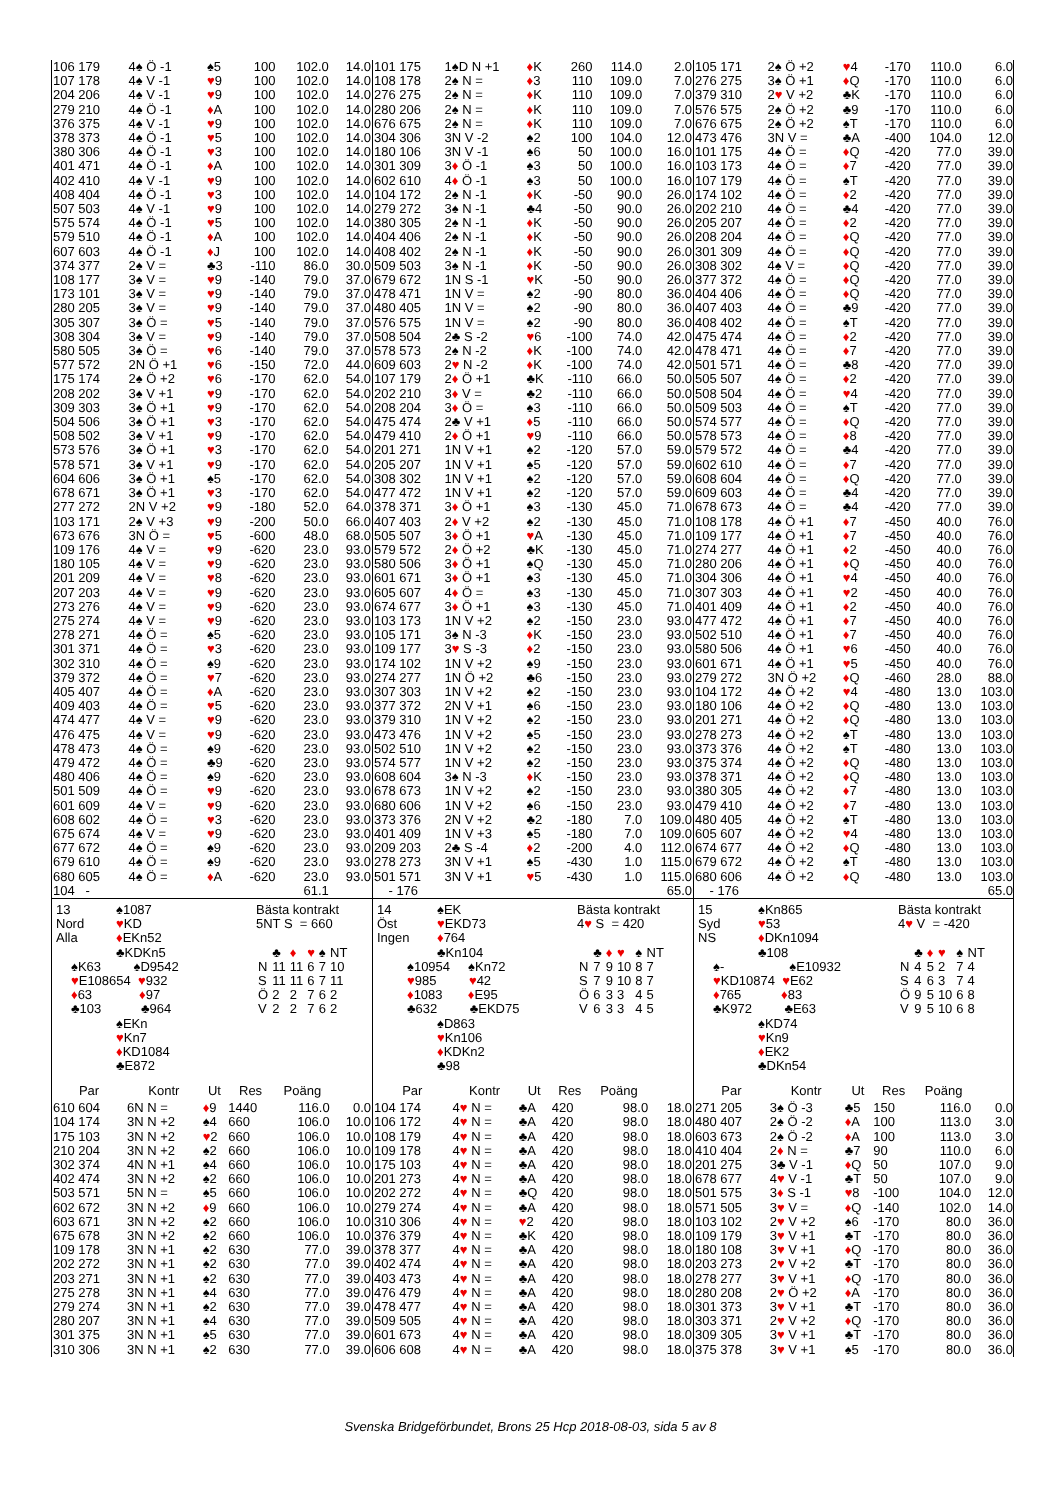| 106 179 | 4♠ Ö -1 | ♠5 | 100 | 102.0 | 14.0 |
| 107 178 | 4♠ V -1 | ♥ 9 | 100 | 102.0 | 14.0 |
| 204 206 | 4♠ V -1 | ♥ 9 | 100 | 102.0 | 14.0 |
| 279 210 | 4♠ Ö -1 | ♦ A | 100 | 102.0 | 14.0 |
| 376 375 | 4♠ V -1 | ♥ 9 | 100 | 102.0 | 14.0 |
| 378 373 | 4♠ Ö -1 | ♥ 5 | 100 | 102.0 | 14.0 |
| 380 306 | 4♠ Ö -1 | ♥ 3 | 100 | 102.0 | 14.0 |
| 401 471 | 4♠ Ö -1 | ♦ A | 100 | 102.0 | 14.0 |
| 402 410 | 4♠ V -1 | ♥ 9 | 100 | 102.0 | 14.0 |
| 408 404 | 4♠ Ö -1 | ♥ 3 | 100 | 102.0 | 14.0 |
| 507 503 | 4♠ V -1 | ♥ 9 | 100 | 102.0 | 14.0 |
| 575 574 | 4♠ Ö -1 | ♥ 5 | 100 | 102.0 | 14.0 |
| 579 510 | 4♠ Ö -1 | ♦ A | 100 | 102.0 | 14.0 |
| 607 603 | 4♠ Ö -1 | ♦ J | 100 | 102.0 | 14.0 |
| 374 377 | 2♠ V = | ♣3 | -110 | 86.0 | 30.0 |
| 108 177 | 3♠ V = | ♥ 9 | -140 | 79.0 | 37.0 |
| 173 101 | 3♠ V = | ♥ 9 | -140 | 79.0 | 37.0 |
| 280 205 | 3♠ V = | ♥ 9 | -140 | 79.0 | 37.0 |
| 305 307 | 3♠ Ö = | ♥ 5 | -140 | 79.0 | 37.0 |
| 308 304 | 3♠ V = | ♥ 9 | -140 | 79.0 | 37.0 |
| 580 505 | 3♠ Ö = | ♥ 6 | -140 | 79.0 | 37.0 |
| 577 572 | 2N Ö +1 | ♥ 6 | -150 | 72.0 | 44.0 |
| 175 174 | 2♠ Ö +2 | ♥ 6 | -170 | 62.0 | 54.0 |
| 208 202 | 3♠ V +1 | ♥ 9 | -170 | 62.0 | 54.0 |
| 309 303 | 3♠ Ö +1 | ♥ 9 | -170 | 62.0 | 54.0 |
| 504 506 | 3♠ Ö +1 | ♥ 3 | -170 | 62.0 | 54.0 |
| 508 502 | 3♠ V +1 | ♥ 9 | -170 | 62.0 | 54.0 |
| 573 576 | 3♠ Ö +1 | ♥ 3 | -170 | 62.0 | 54.0 |
| 578 571 | 3♠ V +1 | ♥ 9 | -170 | 62.0 | 54.0 |
| 604 606 | 3♠ Ö +1 | ♠5 | -170 | 62.0 | 54.0 |
| 678 671 | 3♠ Ö +1 | ♥ 3 | -170 | 62.0 | 54.0 |
| 277 272 | 2N V +2 | ♥ 9 | -180 | 52.0 | 64.0 |
| 103 171 | 2♠ V +3 | ♥ 9 | -200 | 50.0 | 66.0 |
| 673 676 | 3N Ö = | ♥ 5 | -600 | 48.0 | 68.0 |
| 109 176 | 4♠ V = | ♥ 9 | -620 | 23.0 | 93.0 |
| 180 105 | 4♠ V = | ♥ 9 | -620 | 23.0 | 93.0 |
| 201 209 | 4♠ V = | ♥ 8 | -620 | 23.0 | 93.0 |
| 207 203 | 4♠ V = | ♥ 9 | -620 | 23.0 | 93.0 |
| 273 276 | 4♠ V = | ♥ 9 | -620 | 23.0 | 93.0 |
| 275 274 | 4♠ V = | ♥ 9 | -620 | 23.0 | 93.0 |
| 278 271 | 4♠ Ö = | ♠5 | -620 | 23.0 | 93.0 |
| 301 371 | 4♠ Ö = | ♥ 3 | -620 | 23.0 | 93.0 |
| 302 310 | 4♠ Ö = | ♠9 | -620 | 23.0 | 93.0 |
| 379 372 | 4♠ Ö = | ♥ 7 | -620 | 23.0 | 93.0 |
| 405 407 | 4♠ Ö = | ♦ A | -620 | 23.0 | 93.0 |
| 409 403 | 4♠ Ö = | ♥ 5 | -620 | 23.0 | 93.0 |
| 474 477 | 4♠ V = | ♥ 9 | -620 | 23.0 | 93.0 |
| 476 475 | 4♠ V = | ♥ 9 | -620 | 23.0 | 93.0 |
| 478 473 | 4♠ Ö = | ♠9 | -620 | 23.0 | 93.0 |
| 479 472 | 4♠ Ö = | ♣9 | -620 | 23.0 | 93.0 |
| 480 406 | 4♠ Ö = | ♠9 | -620 | 23.0 | 93.0 |
| 501 509 | 4♠ Ö = | ♥ 9 | -620 | 23.0 | 93.0 |
| 601 609 | 4♠ V = | ♥ 9 | -620 | 23.0 | 93.0 |
| 608 602 | 4♠ Ö = | ♥ 3 | -620 | 23.0 | 93.0 |
| 675 674 | 4♠ V = | ♥ 9 | -620 | 23.0 | 93.0 |
| 677 672 | 4♠ Ö = | ♠9 | -620 | 23.0 | 93.0 |
| 679 610 | 4♠ Ö = | ♠9 | -620 | 23.0 | 93.0 |
| 680 605 | 4♠ Ö = | ♦ A | -620 | 23.0 | 93.0 |
| 104 - | | | | 61.1 | |
| 101 175 | 1♠D N +1 | ♦ K | 260 | 114.0 | 2.0 |
| 108 178 | 2♠ N = | ♦ 3 | 110 | 109.0 | 7.0 |
| 276 275 | 2♠ N = | ♦ K | 110 | 109.0 | 7.0 |
| 280 206 | 2♠ N = | ♦ K | 110 | 109.0 | 7.0 |
| 676 675 | 2♠ N = | ♦ K | 110 | 109.0 | 7.0 |
| 304 306 | 3N V -2 | ♠2 | 100 | 104.0 | 12.0 |
| 180 106 | 3N V -1 | ♠6 | 50 | 100.0 | 16.0 |
| 301 309 | 3 ♦ Ö -1 | ♠3 | 50 | 100.0 | 16.0 |
| 602 610 | 4 ♦ Ö -1 | ♠3 | 50 | 100.0 | 16.0 |
| 104 172 | 2♠ N -1 | ♦ K | -50 | 90.0 | 26.0 |
| 279 272 | 3♠ N -1 | ♣4 | -50 | 90.0 | 26.0 |
| 380 305 | 2♠ N -1 | ♦ K | -50 | 90.0 | 26.0 |
| 404 406 | 2♠ N -1 | ♦ K | -50 | 90.0 | 26.0 |
| 408 402 | 2♠ N -1 | ♦ K | -50 | 90.0 | 26.0 |
| 509 503 | 3♠ N -1 | ♦ K | -50 | 90.0 | 26.0 |
| 679 672 | 1N S -1 | ♥ K | -50 | 90.0 | 26.0 |
| 478 471 | 1N V = | ♠2 | -90 | 80.0 | 36.0 |
| 480 405 | 1N V = | ♠2 | -90 | 80.0 | 36.0 |
| 576 575 | 1N V = | ♠2 | -90 | 80.0 | 36.0 |
| 508 504 | 2♣ S -2 | ♥ 6 | -100 | 74.0 | 42.0 |
| 578 573 | 2♠ N -2 | ♦ K | -100 | 74.0 | 42.0 |
| 609 603 | 2 ♥ N -2 | ♦ K | -100 | 74.0 | 42.0 |
| 107 179 | 2 ♦ Ö +1 | ♣K | -110 | 66.0 | 50.0 |
| 202 210 | 3 ♦ V = | ♣2 | -110 | 66.0 | 50.0 |
| 208 204 | 3 ♦ Ö = | ♠3 | -110 | 66.0 | 50.0 |
| 475 474 | 2♣ V +1 | ♦ 5 | -110 | 66.0 | 50.0 |
| 479 410 | 2 ♦ Ö +1 | ♥ 9 | -110 | 66.0 | 50.0 |
| 201 271 | 1N V +1 | ♠2 | -120 | 57.0 | 59.0 |
| 205 207 | 1N V +1 | ♠5 | -120 | 57.0 | 59.0 |
| 308 302 | 1N V +1 | ♠2 | -120 | 57.0 | 59.0 |
| 477 472 | 1N V +1 | ♠2 | -120 | 57.0 | 59.0 |
| 378 371 | 3 ♦ Ö +1 | ♠3 | -130 | 45.0 | 71.0 |
| 407 403 | 2 ♦ V +2 | ♠2 | -130 | 45.0 | 71.0 |
| 505 507 | 3 ♦ Ö +1 | ♥ A | -130 | 45.0 | 71.0 |
| 579 572 | 2 ♦ Ö +2 | ♣K | -130 | 45.0 | 71.0 |
| 580 506 | 3 ♦ Ö +1 | ♠Q | -130 | 45.0 | 71.0 |
| 601 671 | 3 ♦ Ö +1 | ♠3 | -130 | 45.0 | 71.0 |
| 605 607 | 4 ♦ Ö = | ♠3 | -130 | 45.0 | 71.0 |
| 674 677 | 3 ♦ Ö +1 | ♠3 | -130 | 45.0 | 71.0 |
| 103 173 | 1N V +2 | ♠2 | -150 | 23.0 | 93.0 |
| 105 171 | 3♠ N -3 | ♦ K | -150 | 23.0 | 93.0 |
| 109 177 | 3 ♥ S -3 | ♦ 2 | -150 | 23.0 | 93.0 |
| 174 102 | 1N V +2 | ♠9 | -150 | 23.0 | 93.0 |
| 274 277 | 1N Ö +2 | ♣6 | -150 | 23.0 | 93.0 |
| 307 303 | 1N V +2 | ♠2 | -150 | 23.0 | 93.0 |
| 377 372 | 2N V +1 | ♠6 | -150 | 23.0 | 93.0 |
| 379 310 | 1N V +2 | ♠2 | -150 | 23.0 | 93.0 |
| 473 476 | 1N V +2 | ♠5 | -150 | 23.0 | 93.0 |
| 502 510 | 1N V +2 | ♠2 | -150 | 23.0 | 93.0 |
| 574 577 | 1N V +2 | ♠2 | -150 | 23.0 | 93.0 |
| 608 604 | 3♠ N -3 | ♦ K | -150 | 23.0 | 93.0 |
| 678 673 | 1N V +2 | ♠2 | -150 | 23.0 | 93.0 |
| 680 606 | 1N V +2 | ♠6 | -150 | 23.0 | 93.0 |
| 373 376 | 2N V +2 | ♣2 | -180 | 7.0 | 109.0 |
| 401 409 | 1N V +3 | ♠5 | -180 | 7.0 | 109.0 |
| 209 203 | 2♣ S -4 | ♦ 2 | -200 | 4.0 | 112.0 |
| 278 273 | 3N V +1 | ♠5 | -430 | 1.0 | 115.0 |
| 501 571 | 3N V +1 | ♥ 5 | -430 | 1.0 | 115.0 |
| - 176 | | | | | 65.0 |
| 105 171 | 2♠ Ö +2 | ♥ 4 | -170 | 110.0 | 6.0 |
| 276 275 | 3♠ Ö +1 | ♦ Q | -170 | 110.0 | 6.0 |
| 379 310 | 2 ♥ V +2 | ♣K | -170 | 110.0 | 6.0 |
| 576 575 | 2♠ Ö +2 | ♣9 | -170 | 110.0 | 6.0 |
| 676 675 | 2♠ Ö +2 | ♠T | -170 | 110.0 | 6.0 |
| 473 476 | 3N V = | ♣A | -400 | 104.0 | 12.0 |
| 101 175 | 4♠ Ö = | ♦ Q | -420 | 77.0 | 39.0 |
| 103 173 | 4♠ Ö = | ♦ 7 | -420 | 77.0 | 39.0 |
| 107 179 | 4♠ Ö = | ♠T | -420 | 77.0 | 39.0 |
| 174 102 | 4♠ Ö = | ♦ 2 | -420 | 77.0 | 39.0 |
| 202 210 | 4♠ Ö = | ♣4 | -420 | 77.0 | 39.0 |
| 205 207 | 4♠ Ö = | ♦ 2 | -420 | 77.0 | 39.0 |
| 208 204 | 4♠ Ö = | ♦ Q | -420 | 77.0 | 39.0 |
| 301 309 | 4♠ Ö = | ♦ Q | -420 | 77.0 | 39.0 |
| 308 302 | 4♠ V = | ♦ Q | -420 | 77.0 | 39.0 |
| 377 372 | 4♠ Ö = | ♦ Q | -420 | 77.0 | 39.0 |
| 404 406 | 4♠ Ö = | ♦ Q | -420 | 77.0 | 39.0 |
| 407 403 | 4♠ Ö = | ♣9 | -420 | 77.0 | 39.0 |
| 408 402 | 4♠ Ö = | ♠T | -420 | 77.0 | 39.0 |
| 475 474 | 4♠ Ö = | ♦ 2 | -420 | 77.0 | 39.0 |
| 478 471 | 4♠ Ö = | ♦ 7 | -420 | 77.0 | 39.0 |
| 501 571 | 4♠ Ö = | ♣8 | -420 | 77.0 | 39.0 |
| 505 507 | 4♠ Ö = | ♦ 2 | -420 | 77.0 | 39.0 |
| 508 504 | 4♠ Ö = | ♥ 4 | -420 | 77.0 | 39.0 |
| 509 503 | 4♠ Ö = | ♠T | -420 | 77.0 | 39.0 |
| 574 577 | 4♠ Ö = | ♦ Q | -420 | 77.0 | 39.0 |
| 578 573 | 4♠ Ö = | ♦ 8 | -420 | 77.0 | 39.0 |
| 579 572 | 4♠ Ö = | ♣4 | -420 | 77.0 | 39.0 |
| 602 610 | 4♠ Ö = | ♦ 7 | -420 | 77.0 | 39.0 |
| 608 604 | 4♠ Ö = | ♦ Q | -420 | 77.0 | 39.0 |
| 609 603 | 4♠ Ö = | ♣4 | -420 | 77.0 | 39.0 |
| 678 673 | 4♠ Ö = | ♣4 | -420 | 77.0 | 39.0 |
| 108 178 | 4♠ Ö +1 | ♦ 7 | -450 | 40.0 | 76.0 |
| 109 177 | 4♠ Ö +1 | ♦ 7 | -450 | 40.0 | 76.0 |
| 274 277 | 4♠ Ö +1 | ♦ 2 | -450 | 40.0 | 76.0 |
| 280 206 | 4♠ Ö +1 | ♦ Q | -450 | 40.0 | 76.0 |
| 304 306 | 4♠ Ö +1 | ♥ 4 | -450 | 40.0 | 76.0 |
| 307 303 | 4♠ Ö +1 | ♥ 2 | -450 | 40.0 | 76.0 |
| 401 409 | 4♠ Ö +1 | ♦ 2 | -450 | 40.0 | 76.0 |
| 477 472 | 4♠ Ö +1 | ♦ 7 | -450 | 40.0 | 76.0 |
| 502 510 | 4♠ Ö +1 | ♦ 7 | -450 | 40.0 | 76.0 |
| 580 506 | 4♠ Ö +1 | ♥ 6 | -450 | 40.0 | 76.0 |
| 601 671 | 4♠ Ö +1 | ♥ 5 | -450 | 40.0 | 76.0 |
| 279 272 | 3N Ö +2 | ♦ Q | -460 | 28.0 | 88.0 |
| 104 172 | 4♠ Ö +2 | ♥ 4 | -480 | 13.0 | 103.0 |
| 180 106 | 4♠ Ö +2 | ♦ Q | -480 | 13.0 | 103.0 |
| 201 271 | 4♠ Ö +2 | ♦ Q | -480 | 13.0 | 103.0 |
| 278 273 | 4♠ Ö +2 | ♠T | -480 | 13.0 | 103.0 |
| 373 376 | 4♠ Ö +2 | ♠T | -480 | 13.0 | 103.0 |
| 375 374 | 4♠ Ö +2 | ♦ Q | -480 | 13.0 | 103.0 |
| 378 371 | 4♠ Ö +2 | ♦ Q | -480 | 13.0 | 103.0 |
| 380 305 | 4♠ Ö +2 | ♦ 7 | -480 | 13.0 | 103.0 |
| 479 410 | 4♠ Ö +2 | ♦ 7 | -480 | 13.0 | 103.0 |
| 480 405 | 4♠ Ö +2 | ♠T | -480 | 13.0 | 103.0 |
| 605 607 | 4♠ Ö +2 | ♥ 4 | -480 | 13.0 | 103.0 |
| 674 677 | 4♠ Ö +2 | ♦ Q | -480 | 13.0 | 103.0 |
| 679 672 | 4♠ Ö +2 | ♠T | -480 | 13.0 | 103.0 |
| 680 606 | 4♠ Ö +2 | ♦ Q | -480 | 13.0 | 103.0 |
| - 176 | | | | | 65.0 |
13
Nord
Alla
♠1087
♥KD
♦EKn52
♣KDKn5
♠K63 ♠D9542
♥E108654 ♥932
♦63 ♦97
♣103 ♣964
♠EKn
♥Kn7
♦KD1084
♣E872
Bästa kontrakt
5NT S = 660
| | ♣ | ♦ | ♥ | ♠ | NT |
| N | 11 | 11 | 6 | 7 | 10 |
| S | 11 | 11 | 6 | 7 | 11 |
| Ö | 2 | 2 | 7 | 6 | 2 |
| V | 2 | 2 | 7 | 6 | 2 |
| Par | Kontr | Ut | Res | Poäng | |
| --- | --- | --- | --- | --- | --- |
| 610 604 | 6N N = | ♦ 9 | 1440 | 116.0 | 0.0 |
| 104 174 | 3N N +2 | ♠4 | 660 | 106.0 | 10.0 |
| 175 103 | 3N N +2 | ♥ 2 | 660 | 106.0 | 10.0 |
| 210 204 | 3N N +2 | ♠2 | 660 | 106.0 | 10.0 |
| 302 374 | 4N N +1 | ♠4 | 660 | 106.0 | 10.0 |
| 402 474 | 3N N +2 | ♠2 | 660 | 106.0 | 10.0 |
| 503 571 | 5N N = | ♠5 | 660 | 106.0 | 10.0 |
| 602 672 | 3N N +2 | ♦ 9 | 660 | 106.0 | 10.0 |
| 603 671 | 3N N +2 | ♠2 | 660 | 106.0 | 10.0 |
| 675 678 | 3N N +2 | ♠2 | 660 | 106.0 | 10.0 |
| 109 178 | 3N N +1 | ♠2 | 630 | 77.0 | 39.0 |
| 202 272 | 3N N +1 | ♠2 | 630 | 77.0 | 39.0 |
| 203 271 | 3N N +1 | ♠2 | 630 | 77.0 | 39.0 |
| 275 278 | 3N N +1 | ♠4 | 630 | 77.0 | 39.0 |
| 279 274 | 3N N +1 | ♠2 | 630 | 77.0 | 39.0 |
| 280 207 | 3N N +1 | ♠4 | 630 | 77.0 | 39.0 |
| 301 375 | 3N N +1 | ♠5 | 630 | 77.0 | 39.0 |
| 310 306 | 3N N +1 | ♠2 | 630 | 77.0 | 39.0 |
14
Öst
Ingen
♠EK
♥EKD73
♦764
♣Kn104
♠10954 ♠Kn72
♥985 ♥42
♦1083 ♦E95
♣632 ♣EKD75
♠D863
♥Kn106
♦KDKn2
♣98
Bästa kontrakt
4♥ S = 420
| | ♣ | ♦ | ♥ | ♠ | NT |
| N | 7 | 9 | 10 | 8 | 7 |
| S | 7 | 9 | 10 | 8 | 7 |
| Ö | 6 | 3 | 3 | 4 | 5 |
| V | 6 | 3 | 3 | 4 | 5 |
| Par | Kontr | Ut | Res | Poäng | |
| --- | --- | --- | --- | --- | --- |
| 104 174 | 4 ♥ N = | ♣A | 420 | 98.0 | 18.0 |
| 106 172 | 4 ♥ N = | ♣A | 420 | 98.0 | 18.0 |
| 108 179 | 4 ♥ N = | ♣A | 420 | 98.0 | 18.0 |
| 109 178 | 4 ♥ N = | ♣A | 420 | 98.0 | 18.0 |
| 175 103 | 4 ♥ N = | ♣A | 420 | 98.0 | 18.0 |
| 201 273 | 4 ♥ N = | ♣A | 420 | 98.0 | 18.0 |
| 202 272 | 4 ♥ N = | ♣Q | 420 | 98.0 | 18.0 |
| 279 274 | 4 ♥ N = | ♣A | 420 | 98.0 | 18.0 |
| 310 306 | 4 ♥ N = | ♥ 2 | 420 | 98.0 | 18.0 |
| 376 379 | 4 ♥ N = | ♣K | 420 | 98.0 | 18.0 |
| 378 377 | 4 ♥ N = | ♣A | 420 | 98.0 | 18.0 |
| 402 474 | 4 ♥ N = | ♣A | 420 | 98.0 | 18.0 |
| 403 473 | 4 ♥ N = | ♣A | 420 | 98.0 | 18.0 |
| 476 479 | 4 ♥ N = | ♣A | 420 | 98.0 | 18.0 |
| 478 477 | 4 ♥ N = | ♣A | 420 | 98.0 | 18.0 |
| 509 505 | 4 ♥ N = | ♣A | 420 | 98.0 | 18.0 |
| 601 673 | 4 ♥ N = | ♣A | 420 | 98.0 | 18.0 |
| 606 608 | 4 ♥ N = | ♣A | 420 | 98.0 | 18.0 |
15
Syd
NS
♠Kn865
♥53
♦DKn1094
♣108
♠- ♠E10932
♥KD10874 ♥E62
♦765 ♦83
♣K972 ♣E63
♠KD74
♥Kn9
♦EK2
♣DKn54
Bästa kontrakt
4♥ V = -420
| | ♣ | ♦ | ♥ | ♠ | NT |
| N | 4 | 5 | 2 | 7 | 4 |
| S | 4 | 6 | 3 | 7 | 4 |
| Ö | 9 | 5 | 10 | 6 | 8 |
| V | 9 | 5 | 10 | 6 | 8 |
| Par | Kontr | Ut | Res | Poäng | |
| --- | --- | --- | --- | --- | --- |
| 271 205 | 3♠ Ö -3 | ♣5 | 150 | 116.0 | 0.0 |
| 480 407 | 2♠ Ö -2 | ♦ A | 100 | 113.0 | 3.0 |
| 603 673 | 2♠ Ö -2 | ♦ A | 100 | 113.0 | 3.0 |
| 410 404 | 2 ♦ N = | ♣7 | 90 | 110.0 | 6.0 |
| 201 275 | 3♣ V -1 | ♦ Q | 50 | 107.0 | 9.0 |
| 678 677 | 4 ♥ V -1 | ♣T | 50 | 107.0 | 9.0 |
| 501 575 | 3 ♦ S -1 | ♥ 8 | -100 | 104.0 | 12.0 |
| 571 505 | 3 ♥ V = | ♦ Q | -140 | 102.0 | 14.0 |
| 103 102 | 2 ♥ V +2 | ♠6 | -170 | 80.0 | 36.0 |
| 109 179 | 3 ♥ V +1 | ♣T | -170 | 80.0 | 36.0 |
| 180 108 | 3 ♥ V +1 | ♦ Q | -170 | 80.0 | 36.0 |
| 203 273 | 2 ♥ V +2 | ♣T | -170 | 80.0 | 36.0 |
| 278 277 | 3 ♥ V +1 | ♦ Q | -170 | 80.0 | 36.0 |
| 280 208 | 2 ♥ Ö +2 | ♦ A | -170 | 80.0 | 36.0 |
| 301 373 | 3 ♥ V +1 | ♣T | -170 | 80.0 | 36.0 |
| 303 371 | 2 ♥ V +2 | ♦ Q | -170 | 80.0 | 36.0 |
| 309 305 | 3 ♥ V +1 | ♣T | -170 | 80.0 | 36.0 |
| 375 378 | 3 ♥ V +1 | ♠5 | -170 | 80.0 | 36.0 |
Svenska Bridgeförbundet, Brons 25 Hcp 2018-08-03, sida 5 av 8